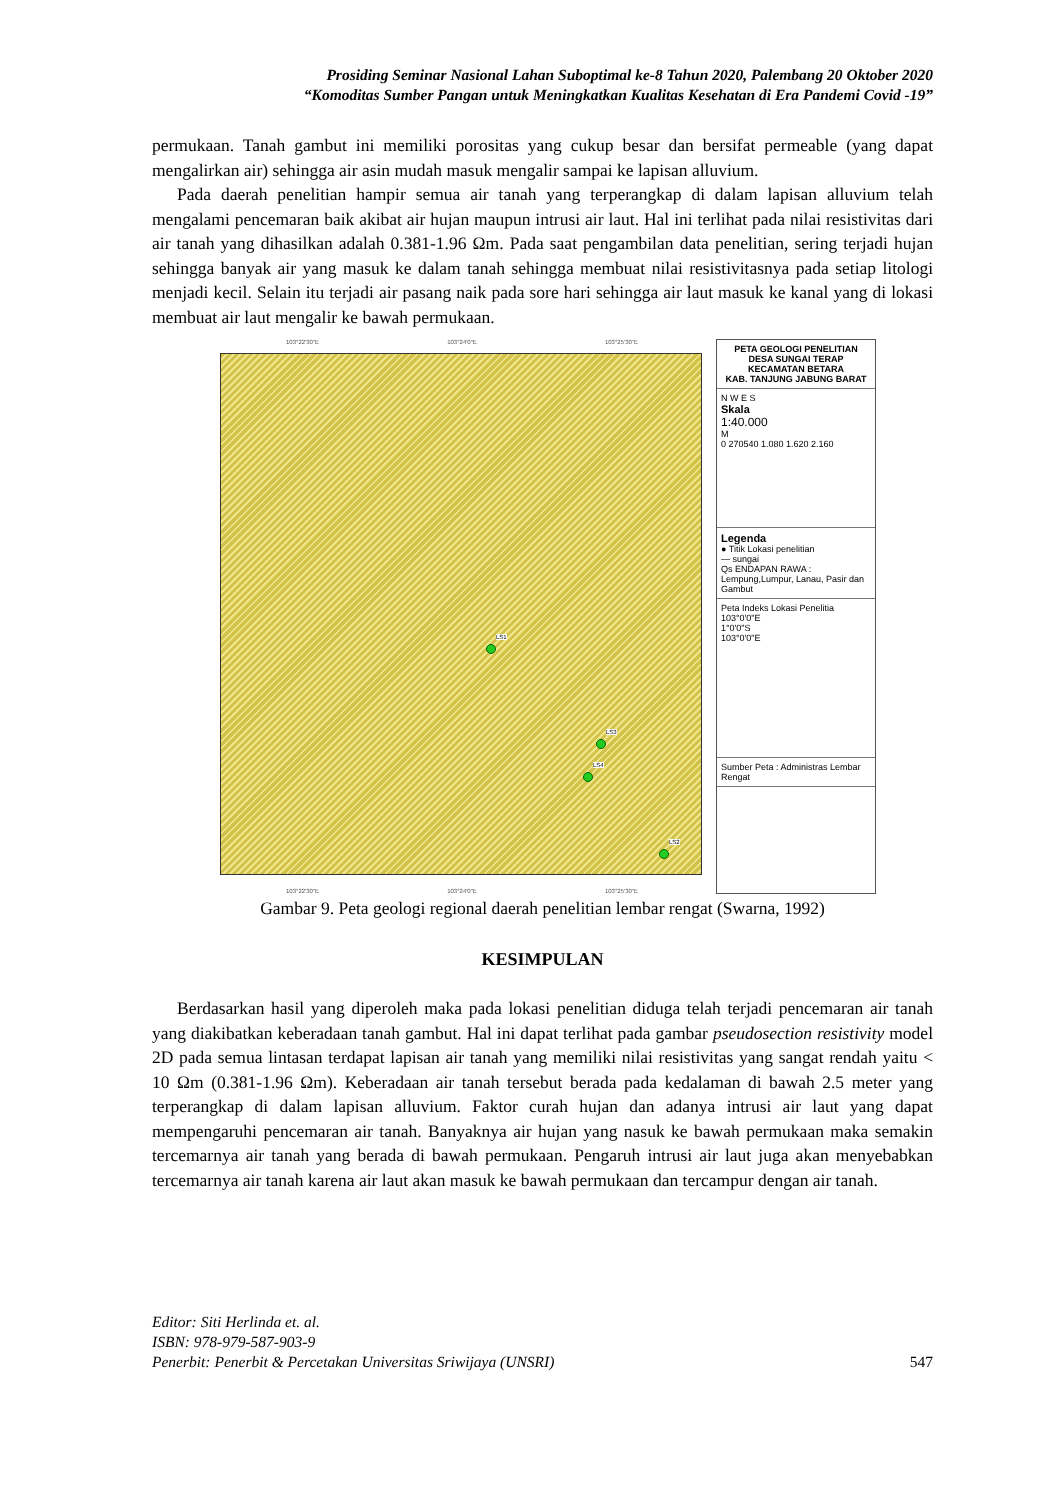Prosiding Seminar Nasional Lahan Suboptimal ke-8 Tahun 2020, Palembang 20 Oktober 2020
“Komoditas Sumber Pangan untuk Meningkatkan Kualitas Kesehatan di Era Pandemi Covid -19”
permukaan. Tanah gambut ini memiliki porositas yang cukup besar dan bersifat permeable (yang dapat mengalirkan air) sehingga air asin mudah masuk mengalir sampai ke lapisan alluvium.
Pada daerah penelitian hampir semua air tanah yang terperangkap di dalam lapisan alluvium telah mengalami pencemaran baik akibat air hujan maupun intrusi air laut. Hal ini terlihat pada nilai resistivitas dari air tanah yang dihasilkan adalah 0.381-1.96 Ωm. Pada saat pengambilan data penelitian, sering terjadi hujan sehingga banyak air yang masuk ke dalam tanah sehingga membuat nilai resistivitasnya pada setiap litologi menjadi kecil. Selain itu terjadi air pasang naik pada sore hari sehingga air laut masuk ke kanal yang di lokasi membuat air laut mengalir ke bawah permukaan.
103°22'30"E 103°24'0"E 103°25'30"E
LS1
LS3
LS4
LS2
103°22'30"E 103°24'0"E 103°25'30"E
PETA GEOLOGI PENELITIAN
DESA SUNGAI TERAP
KECAMATAN BETARA
KAB. TANJUNG JABUNG BARAT
N W E S
Skala
1:40.000
M
0 270540 1.080 1.620 2.160
Legenda
● Titik Lokasi penelitian
— sungai
Qs ENDAPAN RAWA : Lempung,Lumpur, Lanau, Pasir dan Gambut
Peta Indeks Lokasi Penelitia
103°0'0"E
1°0'0"S
103°0'0"E
Sumber Peta : Administras Lembar Rengat
Gambar 9. Peta geologi regional daerah penelitian lembar rengat (Swarna, 1992)
KESIMPULAN
Berdasarkan hasil yang diperoleh maka pada lokasi penelitian diduga telah terjadi pencemaran air tanah yang diakibatkan keberadaan tanah gambut. Hal ini dapat terlihat pada gambar pseudosection resistivity model 2D pada semua lintasan terdapat lapisan air tanah yang memiliki nilai resistivitas yang sangat rendah yaitu < 10 Ωm (0.381-1.96 Ωm). Keberadaan air tanah tersebut berada pada kedalaman di bawah 2.5 meter yang terperangkap di dalam lapisan alluvium. Faktor curah hujan dan adanya intrusi air laut yang dapat mempengaruhi pencemaran air tanah. Banyaknya air hujan yang nasuk ke bawah permukaan maka semakin tercemarnya air tanah yang berada di bawah permukaan. Pengaruh intrusi air laut juga akan menyebabkan tercemarnya air tanah karena air laut akan masuk ke bawah permukaan dan tercampur dengan air tanah.
Editor: Siti Herlinda et. al.
ISBN: 978-979-587-903-9
Penerbit: Penerbit & Percetakan Universitas Sriwijaya (UNSRI) 547